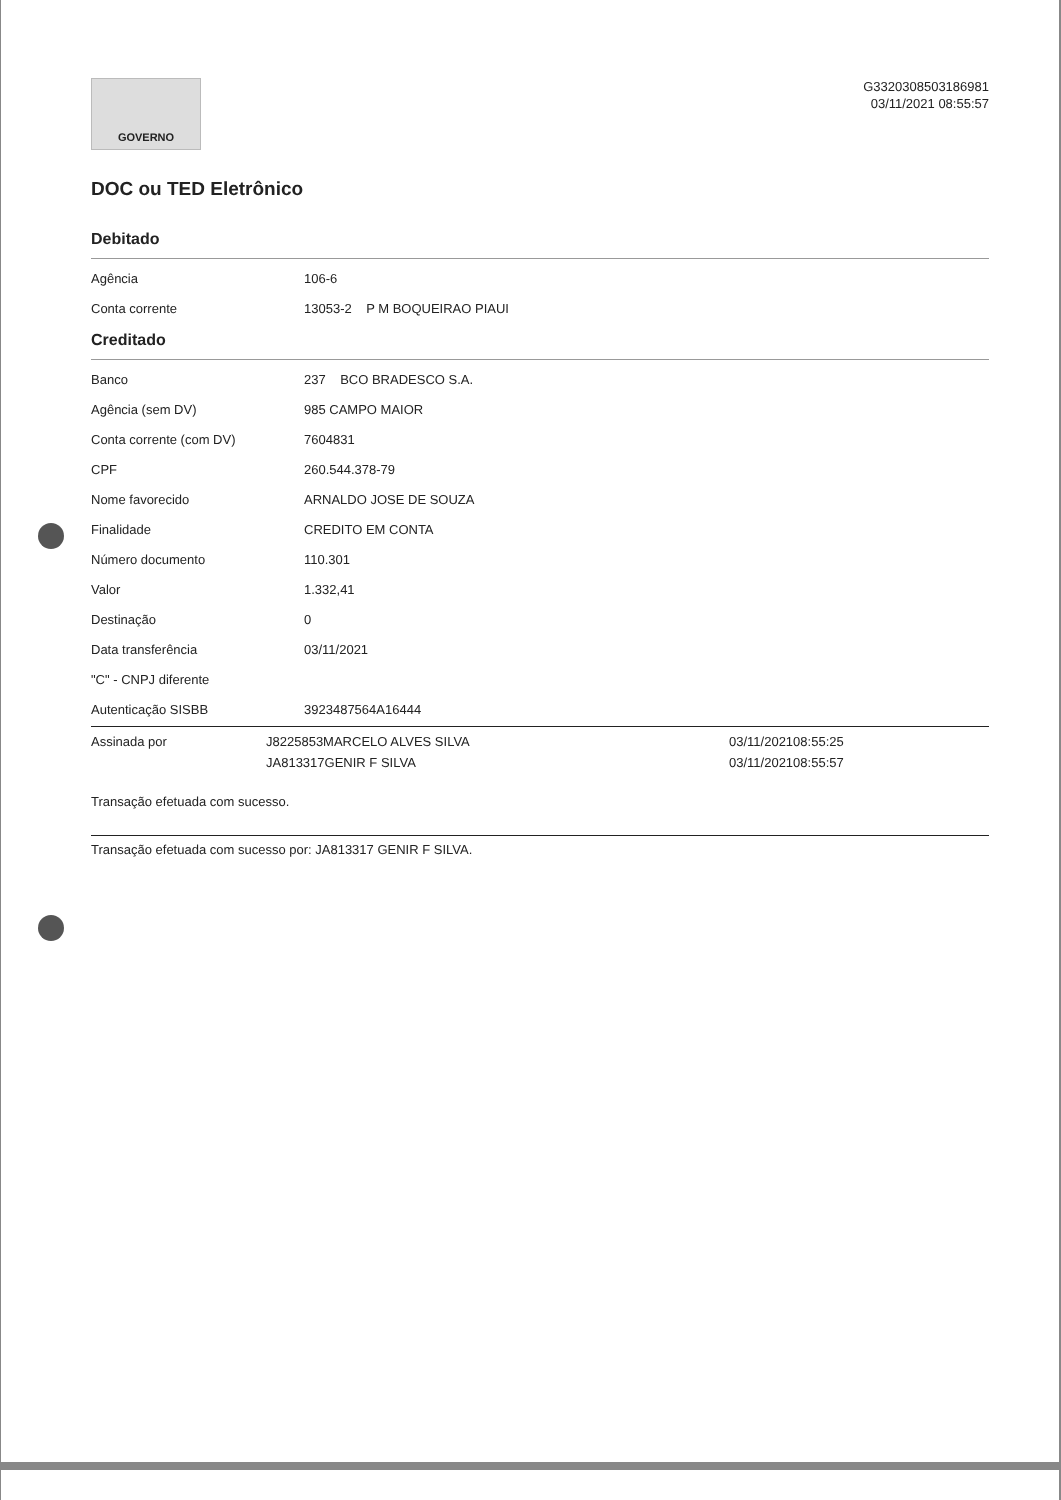GOVERNO
G3320308503186981
03/11/2021 08:55:57
DOC ou TED Eletrônico
Debitado
| Agência | 106-6 |
| Conta corrente | 13053-2 P M BOQUEIRAO PIAUI |
Creditado
| Banco | 237 BCO BRADESCO S.A. |
| Agência (sem DV) | 985 CAMPO MAIOR |
| Conta corrente (com DV) | 7604831 |
| CPF | 260.544.378-79 |
| Nome favorecido | ARNALDO JOSE DE SOUZA |
| Finalidade | CREDITO EM CONTA |
| Número documento | 110.301 |
| Valor | 1.332,41 |
| Destinação | 0 |
| Data transferência | 03/11/2021 |
| "C" - CNPJ diferente | |
| Autenticação SISBB | 3923487564A16444 |
| Assinada por | J8225853MARCELO ALVES SILVA | 03/11/202108:55:25 |
| | JA813317GENIR F SILVA | 03/11/202108:55:57 |
Transação efetuada com sucesso.
Transação efetuada com sucesso por: JA813317 GENIR F SILVA.